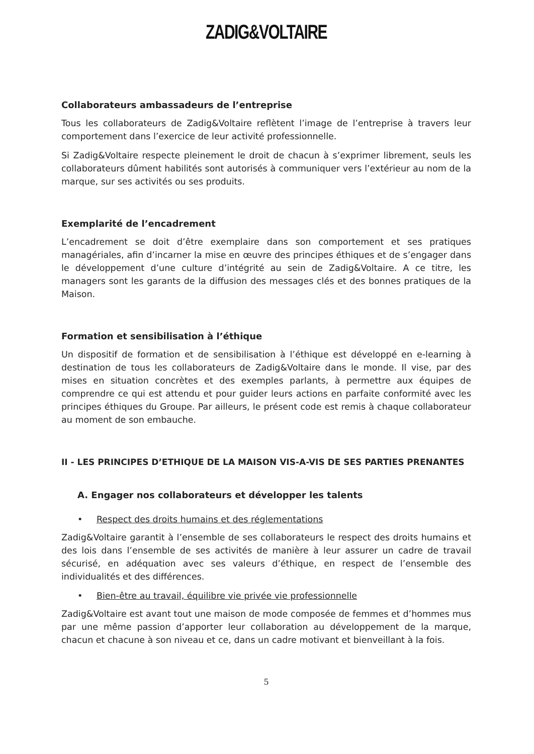ZADIG&VOLTAIRE
Collaborateurs ambassadeurs de l’entreprise
Tous les collaborateurs de Zadig&Voltaire reflètent l’image de l’entreprise à travers leur comportement dans l’exercice de leur activité professionnelle.
Si Zadig&Voltaire respecte pleinement le droit de chacun à s’exprimer librement, seuls les collaborateurs dûment habilités sont autorisés à communiquer vers l’extérieur au nom de la marque, sur ses activités ou ses produits.
Exemplarité de l’encadrement
L’encadrement se doit d’être exemplaire dans son comportement et ses pratiques managériales, afin d’incarner la mise en œuvre des principes éthiques et de s’engager dans le développement d’une culture d’intégrité au sein de Zadig&Voltaire. A ce titre, les managers sont les garants de la diffusion des messages clés et des bonnes pratiques de la Maison.
Formation et sensibilisation à l’éthique
Un dispositif de formation et de sensibilisation à l’éthique est développé en e-learning à destination de tous les collaborateurs de Zadig&Voltaire dans le monde. Il vise, par des mises en situation concrètes et des exemples parlants, à permettre aux équipes de comprendre ce qui est attendu et pour guider leurs actions en parfaite conformité avec les principes éthiques du Groupe. Par ailleurs, le présent code est remis à chaque collaborateur au moment de son embauche.
II - LES PRINCIPES D’ETHIQUE DE LA MAISON VIS-A-VIS DE SES PARTIES PRENANTES
A. Engager nos collaborateurs et développer les talents
• Respect des droits humains et des réglementations
Zadig&Voltaire garantit à l’ensemble de ses collaborateurs le respect des droits humains et des lois dans l’ensemble de ses activités de manière à leur assurer un cadre de travail sécurisé, en adéquation avec ses valeurs d’éthique, en respect de l’ensemble des individualités et des différences.
• Bien-être au travail, équilibre vie privée vie professionnelle
Zadig&Voltaire est avant tout une maison de mode composée de femmes et d’hommes mus par une même passion d’apporter leur collaboration au développement de la marque, chacun et chacune à son niveau et ce, dans un cadre motivant et bienveillant à la fois.
5